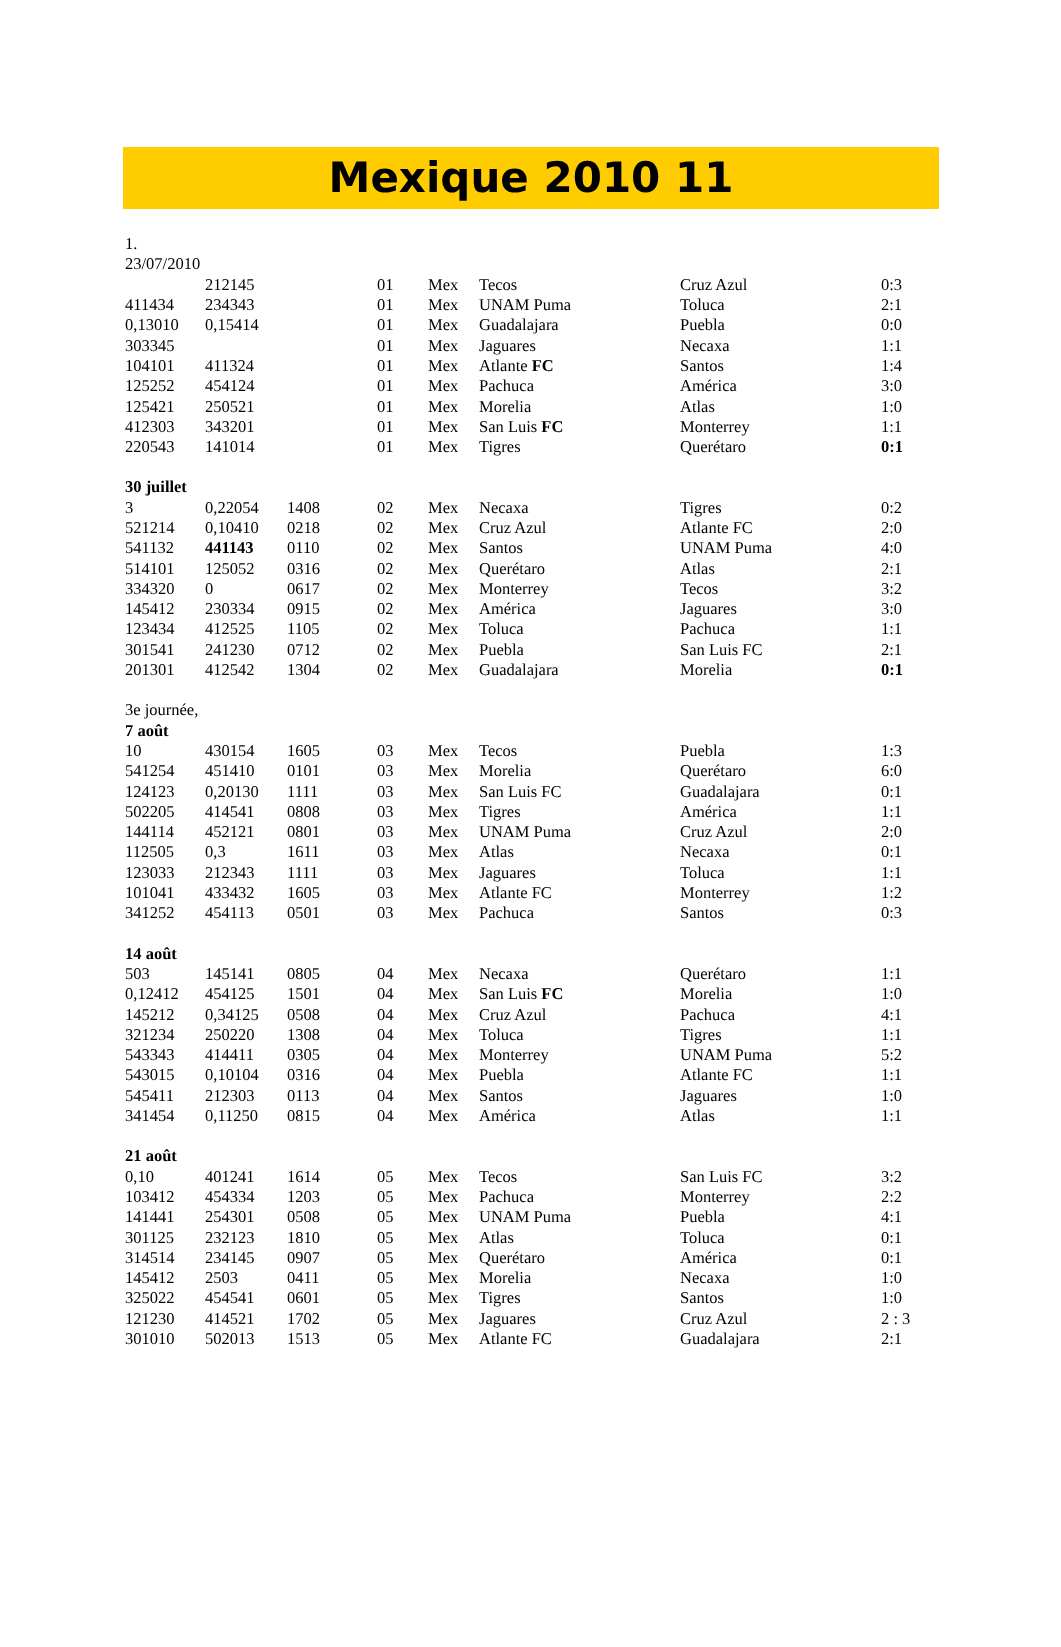Mexique 2010 11
| 1. | | | | | | | |
| 23/07/2010 | | | | | | | |
| | 212145 | | 01 | Mex | Tecos | Cruz Azul | 0:3 |
| 411434 | 234343 | | 01 | Mex | UNAM Puma | Toluca | 2:1 |
| 0,13010 | 0,15414 | | 01 | Mex | Guadalajara | Puebla | 0:0 |
| 303345 | | | 01 | Mex | Jaguares | Necaxa | 1:1 |
| 104101 | 411324 | | 01 | Mex | Atlante FC | Santos | 1:4 |
| 125252 | 454124 | | 01 | Mex | Pachuca | América | 3:0 |
| 125421 | 250521 | | 01 | Mex | Morelia | Atlas | 1:0 |
| 412303 | 343201 | | 01 | Mex | San Luis FC | Monterrey | 1:1 |
| 220543 | 141014 | | 01 | Mex | Tigres | Querétaro | 0:1 |
| 30 juillet | | | | | | | |
| 3 | 0,22054 | 1408 | 02 | Mex | Necaxa | Tigres | 0:2 |
| 521214 | 0,10410 | 0218 | 02 | Mex | Cruz Azul | Atlante FC | 2:0 |
| 541132 | 441143 | 0110 | 02 | Mex | Santos | UNAM Puma | 4:0 |
| 514101 | 125052 | 0316 | 02 | Mex | Querétaro | Atlas | 2:1 |
| 334320 | 0 | 0617 | 02 | Mex | Monterrey | Tecos | 3:2 |
| 145412 | 230334 | 0915 | 02 | Mex | América | Jaguares | 3:0 |
| 123434 | 412525 | 1105 | 02 | Mex | Toluca | Pachuca | 1:1 |
| 301541 | 241230 | 0712 | 02 | Mex | Puebla | San Luis FC | 2:1 |
| 201301 | 412542 | 1304 | 02 | Mex | Guadalajara | Morelia | 0:1 |
| 3e journée, | | | | | | | |
| 7 août | | | | | | | |
| 10 | 430154 | 1605 | 03 | Mex | Tecos | Puebla | 1:3 |
| 541254 | 451410 | 0101 | 03 | Mex | Morelia | Querétaro | 6:0 |
| 124123 | 0,20130 | 1111 | 03 | Mex | San Luis FC | Guadalajara | 0:1 |
| 502205 | 414541 | 0808 | 03 | Mex | Tigres | América | 1:1 |
| 144114 | 452121 | 0801 | 03 | Mex | UNAM Puma | Cruz Azul | 2:0 |
| 112505 | 0,3 | 1611 | 03 | Mex | Atlas | Necaxa | 0:1 |
| 123033 | 212343 | 1111 | 03 | Mex | Jaguares | Toluca | 1:1 |
| 101041 | 433432 | 1605 | 03 | Mex | Atlante FC | Monterrey | 1:2 |
| 341252 | 454113 | 0501 | 03 | Mex | Pachuca | Santos | 0:3 |
| 14 août | | | | | | | |
| 503 | 145141 | 0805 | 04 | Mex | Necaxa | Querétaro | 1:1 |
| 0,12412 | 454125 | 1501 | 04 | Mex | San Luis FC | Morelia | 1:0 |
| 145212 | 0,34125 | 0508 | 04 | Mex | Cruz Azul | Pachuca | 4:1 |
| 321234 | 250220 | 1308 | 04 | Mex | Toluca | Tigres | 1:1 |
| 543343 | 414411 | 0305 | 04 | Mex | Monterrey | UNAM Puma | 5:2 |
| 543015 | 0,10104 | 0316 | 04 | Mex | Puebla | Atlante FC | 1:1 |
| 545411 | 212303 | 0113 | 04 | Mex | Santos | Jaguares | 1:0 |
| 341454 | 0,11250 | 0815 | 04 | Mex | América | Atlas | 1:1 |
| 21 août | | | | | | | |
| 0,10 | 401241 | 1614 | 05 | Mex | Tecos | San Luis FC | 3:2 |
| 103412 | 454334 | 1203 | 05 | Mex | Pachuca | Monterrey | 2:2 |
| 141441 | 254301 | 0508 | 05 | Mex | UNAM Puma | Puebla | 4:1 |
| 301125 | 232123 | 1810 | 05 | Mex | Atlas | Toluca | 0:1 |
| 314514 | 234145 | 0907 | 05 | Mex | Querétaro | América | 0:1 |
| 145412 | 2503 | 0411 | 05 | Mex | Morelia | Necaxa | 1:0 |
| 325022 | 454541 | 0601 | 05 | Mex | Tigres | Santos | 1:0 |
| 121230 | 414521 | 1702 | 05 | Mex | Jaguares | Cruz Azul | 2 : 3 |
| 301010 | 502013 | 1513 | 05 | Mex | Atlante FC | Guadalajara | 2:1 |